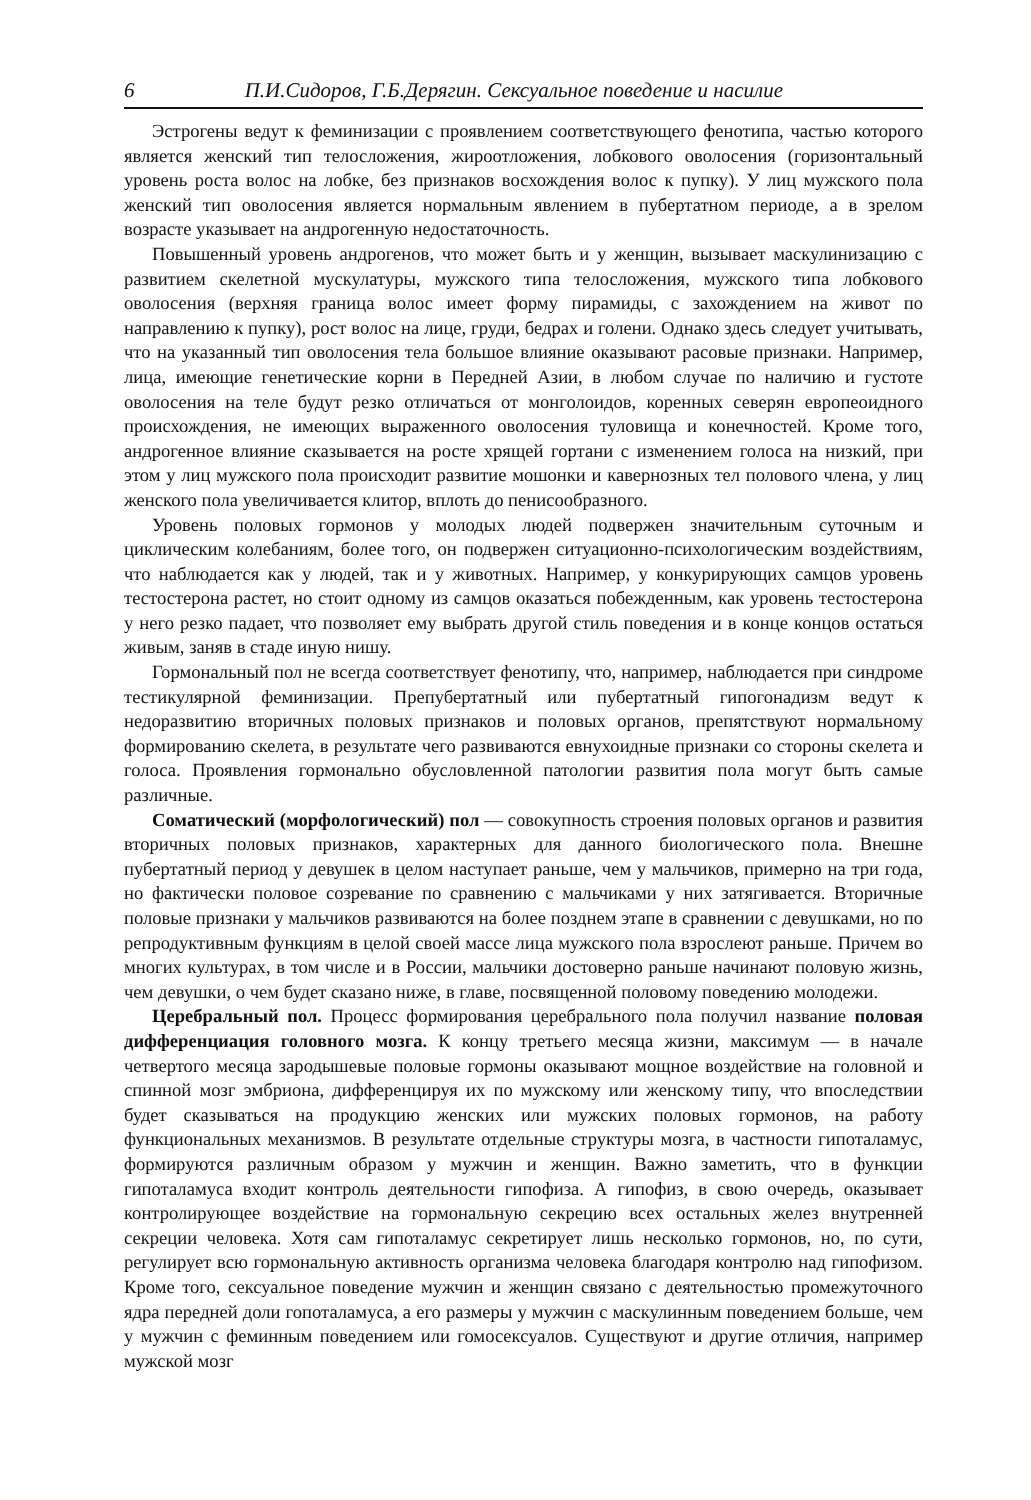6 П.И.Сидоров, Г.Б.Дерягин. Сексуальное поведение и насилие
Эстрогены ведут к феминизации с проявлением соответствующего фенотипа, частью которого является женский тип телосложения, жироотложения, лобкового оволосения (горизонтальный уровень роста волос на лобке, без признаков восхождения волос к пупку). У лиц мужского пола женский тип оволосения является нормальным явлением в пубертатном периоде, а в зрелом возрасте указывает на андрогенную недостаточность.
Повышенный уровень андрогенов, что может быть и у женщин, вызывает маскулинизацию с развитием скелетной мускулатуры, мужского типа телосложения, мужского типа лобкового оволосения (верхняя граница волос имеет форму пирамиды, с захождением на живот по направлению к пупку), рост волос на лице, груди, бедрах и голени. Однако здесь следует учитывать, что на указанный тип оволосения тела большое влияние оказывают расовые признаки. Например, лица, имеющие генетические корни в Передней Азии, в любом случае по наличию и густоте оволосения на теле будут резко отличаться от монголоидов, коренных северян европеоидного происхождения, не имеющих выраженного оволосения туловища и конечностей. Кроме того, андрогенное влияние сказывается на росте хрящей гортани с изменением голоса на низкий, при этом у лиц мужского пола происходит развитие мошонки и кавернозных тел полового члена, у лиц женского пола увеличивается клитор, вплоть до пенисообразного.
Уровень половых гормонов у молодых людей подвержен значительным суточным и циклическим колебаниям, более того, он подвержен ситуационно-психологическим воздействиям, что наблюдается как у людей, так и у животных. Например, у конкурирующих самцов уровень тестостерона растет, но стоит одному из самцов оказаться побежденным, как уровень тестостерона у него резко падает, что позволяет ему выбрать другой стиль поведения и в конце концов остаться живым, заняв в стаде иную нишу.
Гормональный пол не всегда соответствует фенотипу, что, например, наблюдается при синдроме тестикулярной феминизации. Препубертатный или пубертатный гипогонадизм ведут к недоразвитию вторичных половых признаков и половых органов, препятствуют нормальному формированию скелета, в результате чего развиваются евнухоидные признаки со стороны скелета и голоса. Проявления гормонально обусловленной патологии развития пола могут быть самые различные.
Соматический (морфологический) пол — совокупность строения половых органов и развития вторичных половых признаков, характерных для данного биологического пола. Внешне пубертатный период у девушек в целом наступает раньше, чем у мальчиков, примерно на три года, но фактически половое созревание по сравнению с мальчиками у них затягивается. Вторичные половые признаки у мальчиков развиваются на более позднем этапе в сравнении с девушками, но по репродуктивным функциям в целой своей массе лица мужского пола взрослеют раньше. Причем во многих культурах, в том числе и в России, мальчики достоверно раньше начинают половую жизнь, чем девушки, о чем будет сказано ниже, в главе, посвященной половому поведению молодежи.
Церебральный пол. Процесс формирования церебрального пола получил название половая дифференциация головного мозга. К концу третьего месяца жизни, максимум — в начале четвертого месяца зародышевые половые гормоны оказывают мощное воздействие на головной и спинной мозг эмбриона, дифференцируя их по мужскому или женскому типу, что впоследствии будет сказываться на продукцию женских или мужских половых гормонов, на работу функциональных механизмов. В результате отдельные структуры мозга, в частности гипоталамус, формируются различным образом у мужчин и женщин. Важно заметить, что в функции гипоталамуса входит контроль деятельности гипофиза. А гипофиз, в свою очередь, оказывает контролирующее воздействие на гормональную секрецию всех остальных желез внутренней секреции человека. Хотя сам гипоталамус секретирует лишь несколько гормонов, но, по сути, регулирует всю гормональную активность организма человека благодаря контролю над гипофизом. Кроме того, сексуальное поведение мужчин и женщин связано с деятельностью промежуточного ядра передней доли гопоталамуса, а его размеры у мужчин с маскулинным поведением больше, чем у мужчин с феминным поведением или гомосексуалов. Существуют и другие отличия, например мужской мозг